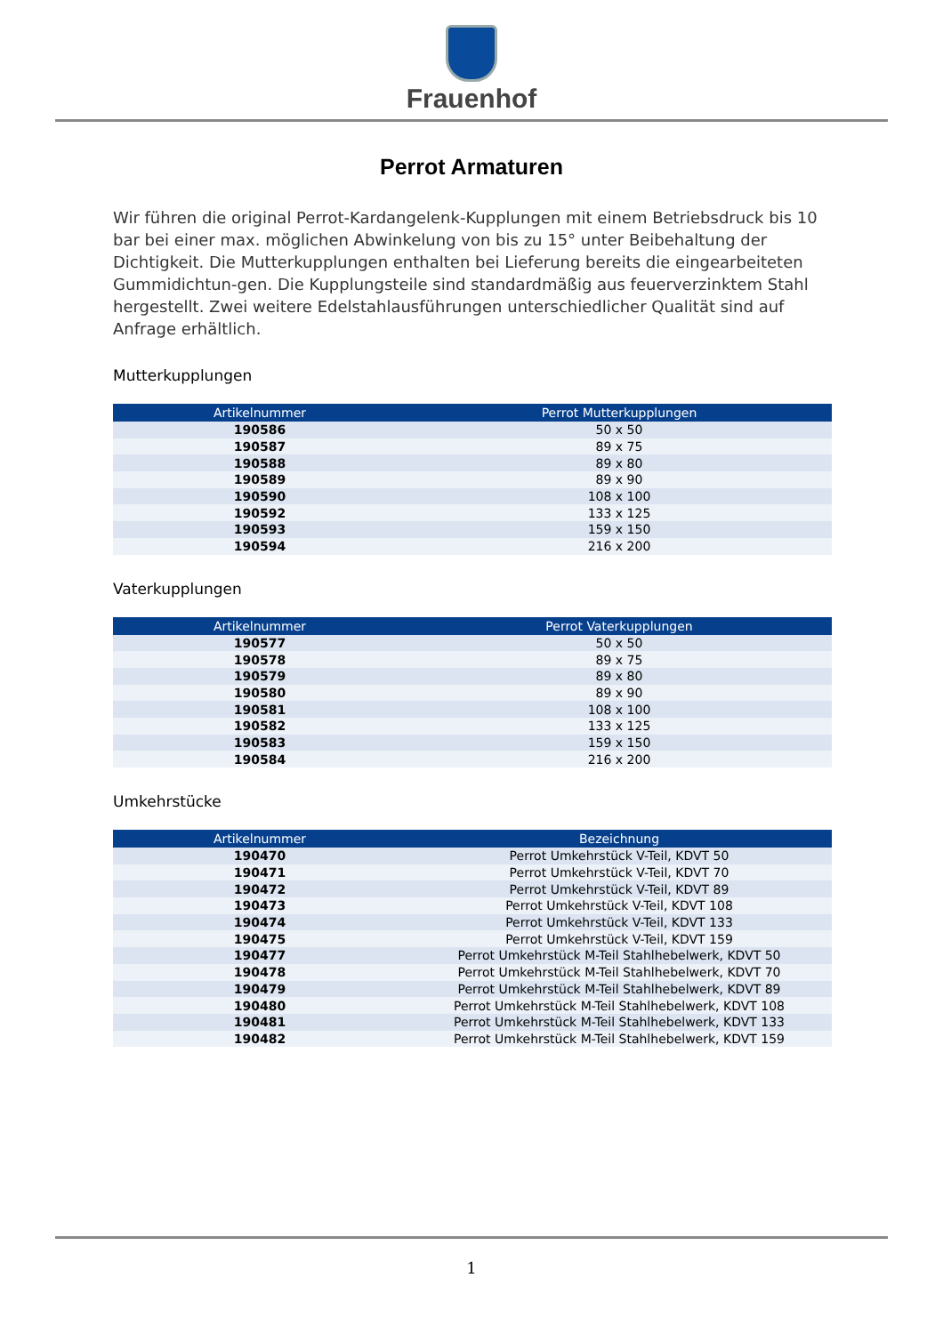Frauenhof
Perrot Armaturen
Wir führen die original Perrot-Kardangelenk-Kupplungen mit einem Betriebsdruck bis 10 bar bei einer max. möglichen Abwinkelung von bis zu 15° unter Beibehaltung der Dichtigkeit. Die Mutterkupplungen enthalten bei Lieferung bereits die eingearbeiteten Gummidichtun-gen. Die Kupplungsteile sind standardmäßig aus feuerverzinktem Stahl hergestellt. Zwei weitere Edelstahlausführungen unterschiedlicher Qualität sind auf Anfrage erhältlich.
Mutterkupplungen
| Artikelnummer | Perrot Mutterkupplungen |
| --- | --- |
| 190586 | 50 x 50 |
| 190587 | 89 x 75 |
| 190588 | 89 x 80 |
| 190589 | 89 x 90 |
| 190590 | 108 x 100 |
| 190592 | 133 x 125 |
| 190593 | 159 x 150 |
| 190594 | 216 x 200 |
Vaterkupplungen
| Artikelnummer | Perrot Vaterkupplungen |
| --- | --- |
| 190577 | 50 x 50 |
| 190578 | 89 x 75 |
| 190579 | 89 x 80 |
| 190580 | 89 x 90 |
| 190581 | 108 x 100 |
| 190582 | 133 x 125 |
| 190583 | 159 x 150 |
| 190584 | 216 x 200 |
Umkehrstücke
| Artikelnummer | Bezeichnung |
| --- | --- |
| 190470 | Perrot Umkehrstück V-Teil, KDVT 50 |
| 190471 | Perrot Umkehrstück V-Teil, KDVT 70 |
| 190472 | Perrot Umkehrstück V-Teil, KDVT 89 |
| 190473 | Perrot Umkehrstück V-Teil, KDVT 108 |
| 190474 | Perrot Umkehrstück V-Teil, KDVT 133 |
| 190475 | Perrot Umkehrstück V-Teil, KDVT 159 |
| 190477 | Perrot Umkehrstück M-Teil Stahlhebelwerk, KDVT 50 |
| 190478 | Perrot Umkehrstück M-Teil Stahlhebelwerk, KDVT 70 |
| 190479 | Perrot Umkehrstück M-Teil Stahlhebelwerk, KDVT 89 |
| 190480 | Perrot Umkehrstück M-Teil Stahlhebelwerk, KDVT 108 |
| 190481 | Perrot Umkehrstück M-Teil Stahlhebelwerk, KDVT 133 |
| 190482 | Perrot Umkehrstück M-Teil Stahlhebelwerk, KDVT 159 |
1